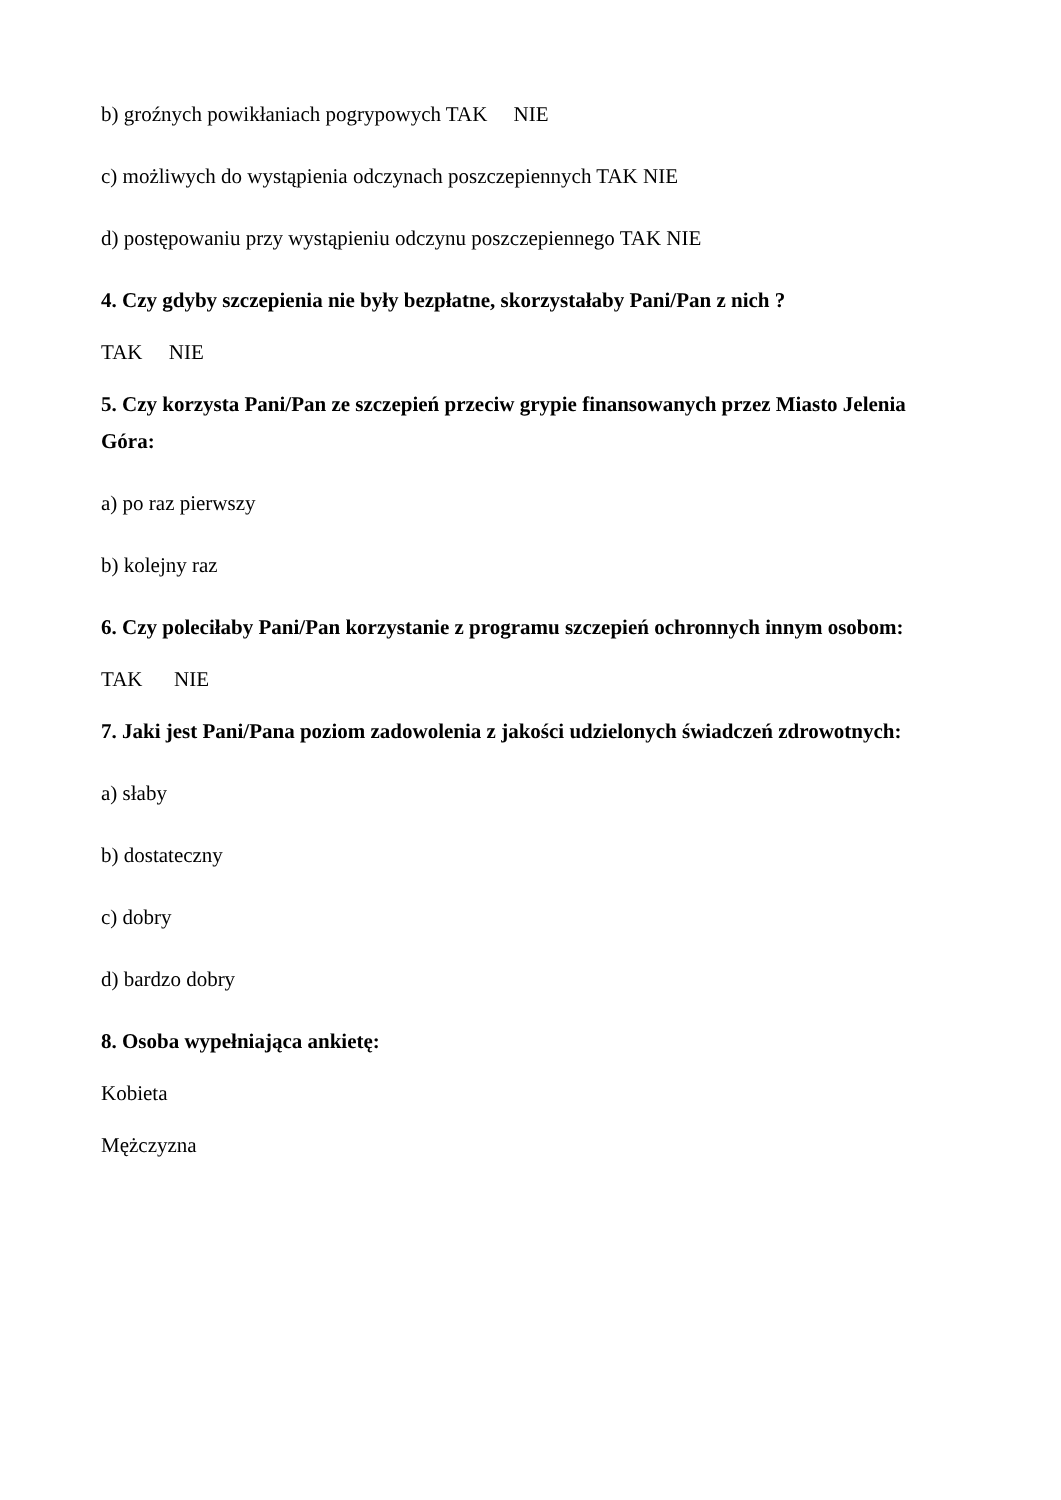b) groźnych powikłaniach pogrypowych TAK NIE
c) możliwych do wystąpienia odczynach poszczepiennych TAK NIE
d) postępowaniu przy wystąpieniu odczynu poszczepiennego TAK NIE
4. Czy gdyby szczepienia nie były bezpłatne, skorzystałaby Pani/Pan z nich ?
TAK NIE
5. Czy korzysta Pani/Pan ze szczepień przeciw grypie finansowanych przez Miasto Jelenia Góra:
a) po raz pierwszy
b) kolejny raz
6. Czy poleciłaby Pani/Pan korzystanie z programu szczepień ochronnych innym osobom:
TAK NIE
7. Jaki jest Pani/Pana poziom zadowolenia z jakości udzielonych świadczeń zdrowotnych:
a) słaby
b) dostateczny
c) dobry
d) bardzo dobry
8. Osoba wypełniająca ankietę:
Kobieta
Mężczyzna